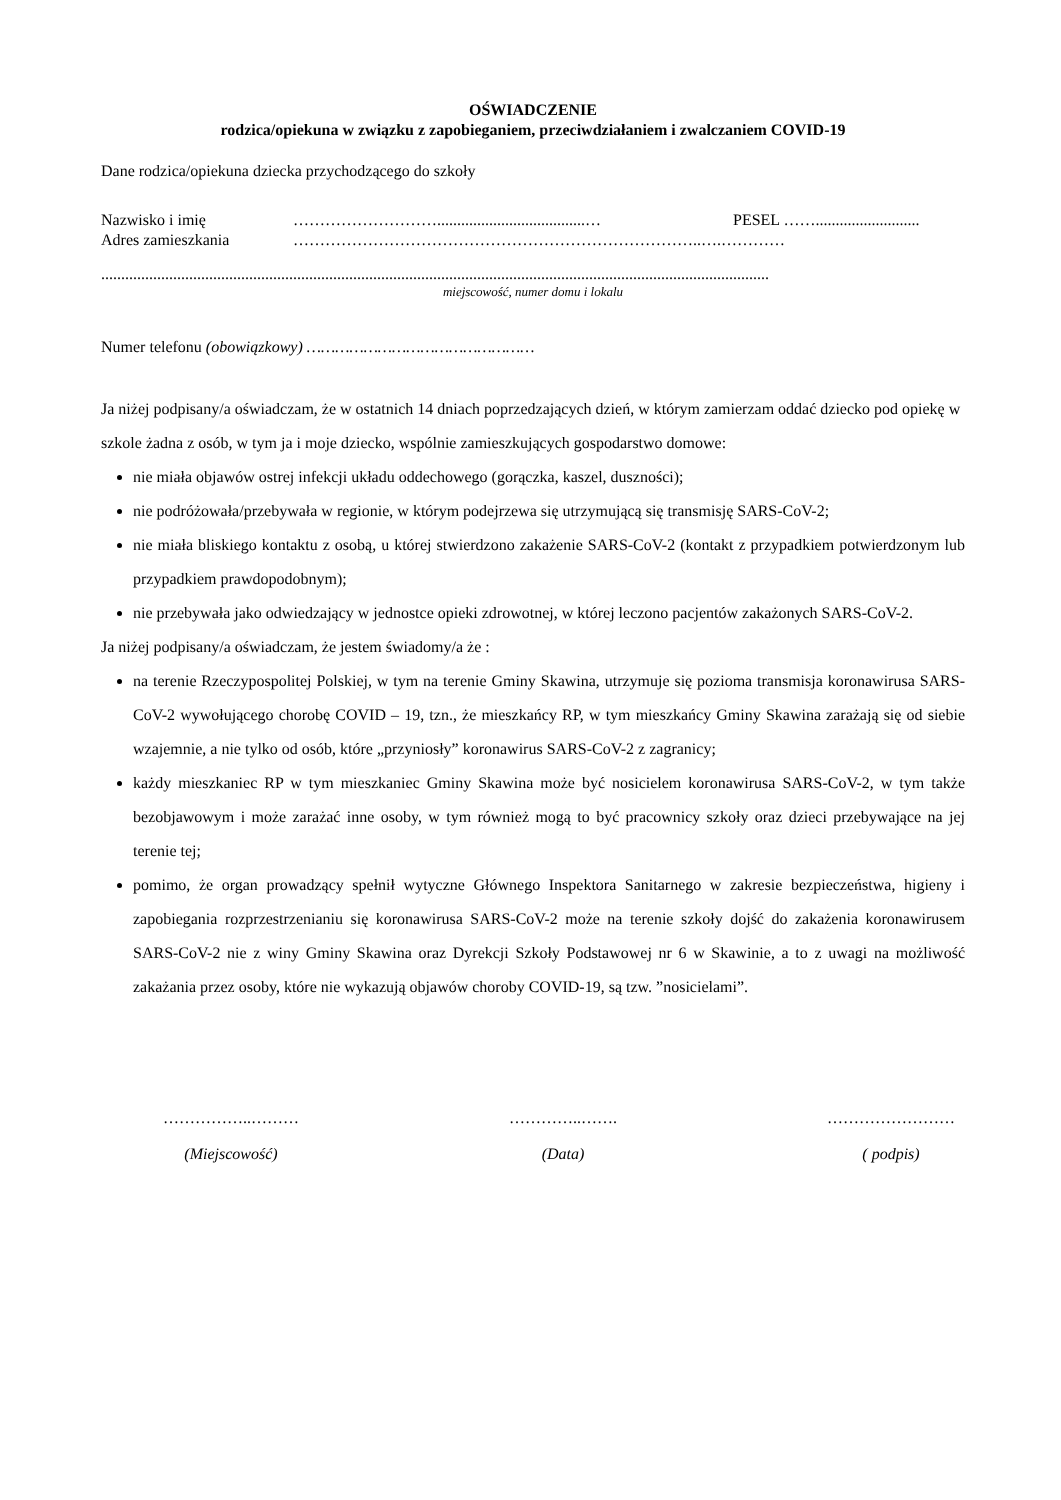OŚWIADCZENIE
rodzica/opiekuna w związku z zapobieganiem, przeciwdziałaniem i zwalczaniem COVID-19
Dane rodzica/opiekuna dziecka przychodzącego do szkoły
Nazwisko i imię ……………………….....................................… PESEL ……..........................
Adres zamieszkania …………………………………………………………………..….…………
.......................................................................................................................................................................
miejscowość, numer domu i lokalu
Numer telefonu (obowiązkowy) …………………………………………
Ja niżej podpisany/a oświadczam, że w ostatnich 14 dniach poprzedzających dzień, w którym zamierzam oddać dziecko pod opiekę w szkole żadna z osób, w tym ja i moje dziecko, wspólnie zamieszkujących gospodarstwo domowe:
nie miała objawów ostrej infekcji układu oddechowego (gorączka, kaszel, duszności);
nie podróżowała/przebywała w regionie, w którym podejrzewa się utrzymującą się transmisję SARS-CoV-2;
nie miała bliskiego kontaktu z osobą, u której stwierdzono zakażenie SARS-CoV-2 (kontakt z przypadkiem potwierdzonym lub przypadkiem prawdopodobnym);
nie przebywała jako odwiedzający w jednostce opieki zdrowotnej, w której leczono pacjentów zakażonych SARS-CoV-2.
Ja niżej podpisany/a oświadczam, że jestem świadomy/a że :
na terenie Rzeczypospolitej Polskiej, w tym na terenie Gminy Skawina, utrzymuje się pozioma transmisja koronawirusa SARS-CoV-2 wywołującego chorobę COVID – 19, tzn., że mieszkańcy RP, w tym mieszkańcy Gminy Skawina zarażają się od siebie wzajemnie, a nie tylko od osób, które „przyniosły” koronawirus SARS-CoV-2 z zagranicy;
każdy mieszkaniec RP w tym mieszkaniec Gminy Skawina może być nosicielem koronawirusa SARS-CoV-2, w tym także bezobjawowym i może zarażać inne osoby, w tym również mogą to być pracownicy szkoły oraz dzieci przebywające na jej terenie tej;
pomimo, że organ prowadzący spełnił wytyczne Głównego Inspektora Sanitarnego w zakresie bezpieczeństwa, higieny i zapobiegania rozprzestrzenianiu się koronawirusa SARS-CoV-2 może na terenie szkoły dojść do zakażenia koronawirusem SARS-CoV-2 nie z winy Gminy Skawina oraz Dyrekcji Szkoły Podstawowej nr 6 w Skawinie, a to z uwagi na możliwość zakażania przez osoby, które nie wykazują objawów choroby COVID-19, są tzw. ”nosicielami”.
……………..………
(Miejscowość)
…………..…….
(Data)
……………………
( podpis)